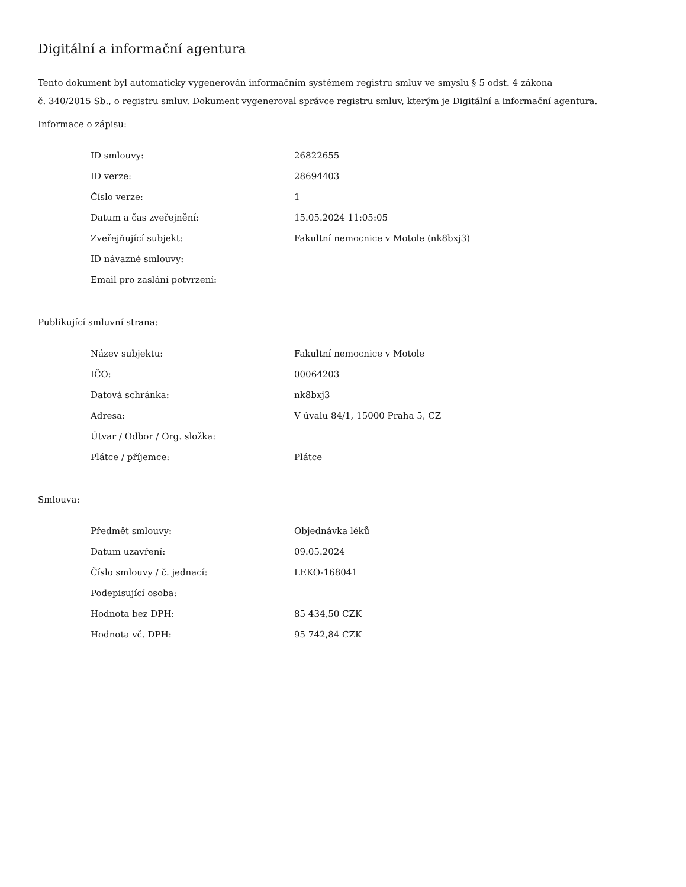Digitální a informační agentura
Tento dokument byl automaticky vygenerován informačním systémem registru smluv ve smyslu § 5 odst. 4 zákona
č. 340/2015 Sb., o registru smluv. Dokument vygeneroval správce registru smluv, kterým je Digitální a informační agentura.
Informace o zápisu:
| ID smlouvy: | 26822655 |
| ID verze: | 28694403 |
| Číslo verze: | 1 |
| Datum a čas zveřejnění: | 15.05.2024 11:05:05 |
| Zveřejňující subjekt: | Fakultní nemocnice v Motole (nk8bxj3) |
| ID návazné smlouvy: | |
| Email pro zaslání potvrzení: | |
Publikující smluvní strana:
| Název subjektu: | Fakultní nemocnice v Motole |
| IČO: | 00064203 |
| Datová schránka: | nk8bxj3 |
| Adresa: | V úvalu 84/1, 15000 Praha 5, CZ |
| Útvar / Odbor / Org. složka: | |
| Plátce / příjemce: | Plátce |
Smlouva:
| Předmět smlouvy: | Objednávka léků |
| Datum uzavření: | 09.05.2024 |
| Číslo smlouvy / č. jednací: | LEKO-168041 |
| Podepisující osoba: | |
| Hodnota bez DPH: | 85 434,50 CZK |
| Hodnota vč. DPH: | 95 742,84 CZK |